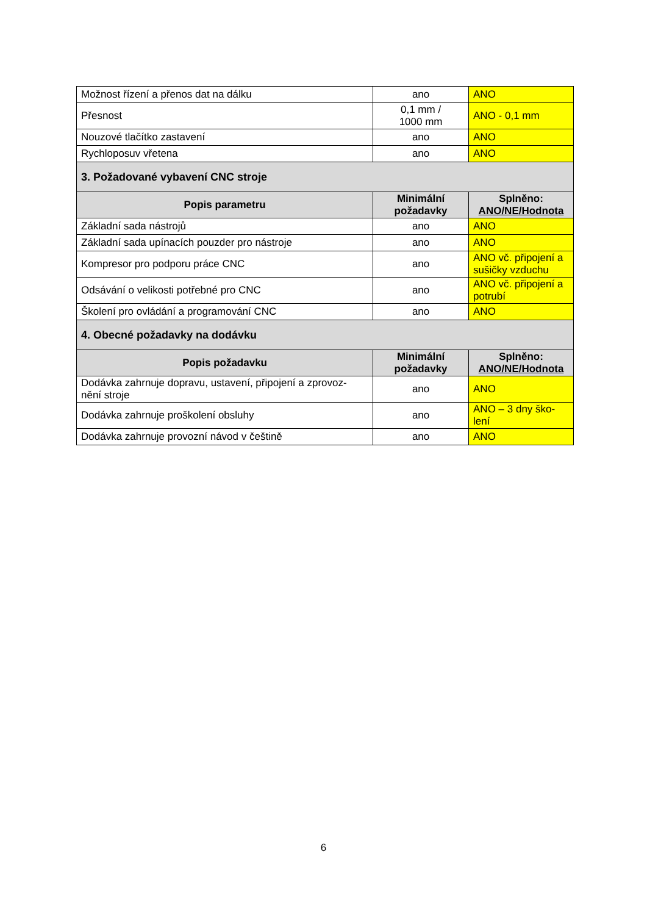| Možnost řízení a přenos dat na dálku | ano | ANO |
| Přesnost | 0,1 mm / 1000 mm | ANO - 0,1 mm |
| Nouzové tlačítko zastavení | ano | ANO |
| Rychloposuv vřetena | ano | ANO |
| 3. Požadované vybavení CNC stroje | | |
| Popis parametru | Minimální požadavky | Splněno: ANO/NE/Hodnota |
| Základní sada nástrojů | ano | ANO |
| Základní sada upínacích pouzder pro nástroje | ano | ANO |
| Kompresor pro podporu práce CNC | ano | ANO vč. připojení a sušičky vzduchu |
| Odsávání o velikosti potřebné pro CNC | ano | ANO vč. připojení a potrubí |
| Školení pro ovládání a programování CNC | ano | ANO |
| 4. Obecné požadavky na dodávku | | |
| Popis požadavku | Minimální požadavky | Splněno: ANO/NE/Hodnota |
| Dodávka zahrnuje dopravu, ustavení, připojení a zprovoz- nění stroje | ano | ANO |
| Dodávka zahrnuje proškolení obsluhy | ano | ANO – 3 dny ško- lení |
| Dodávka zahrnuje provozní návod v češtině | ano | ANO |
6